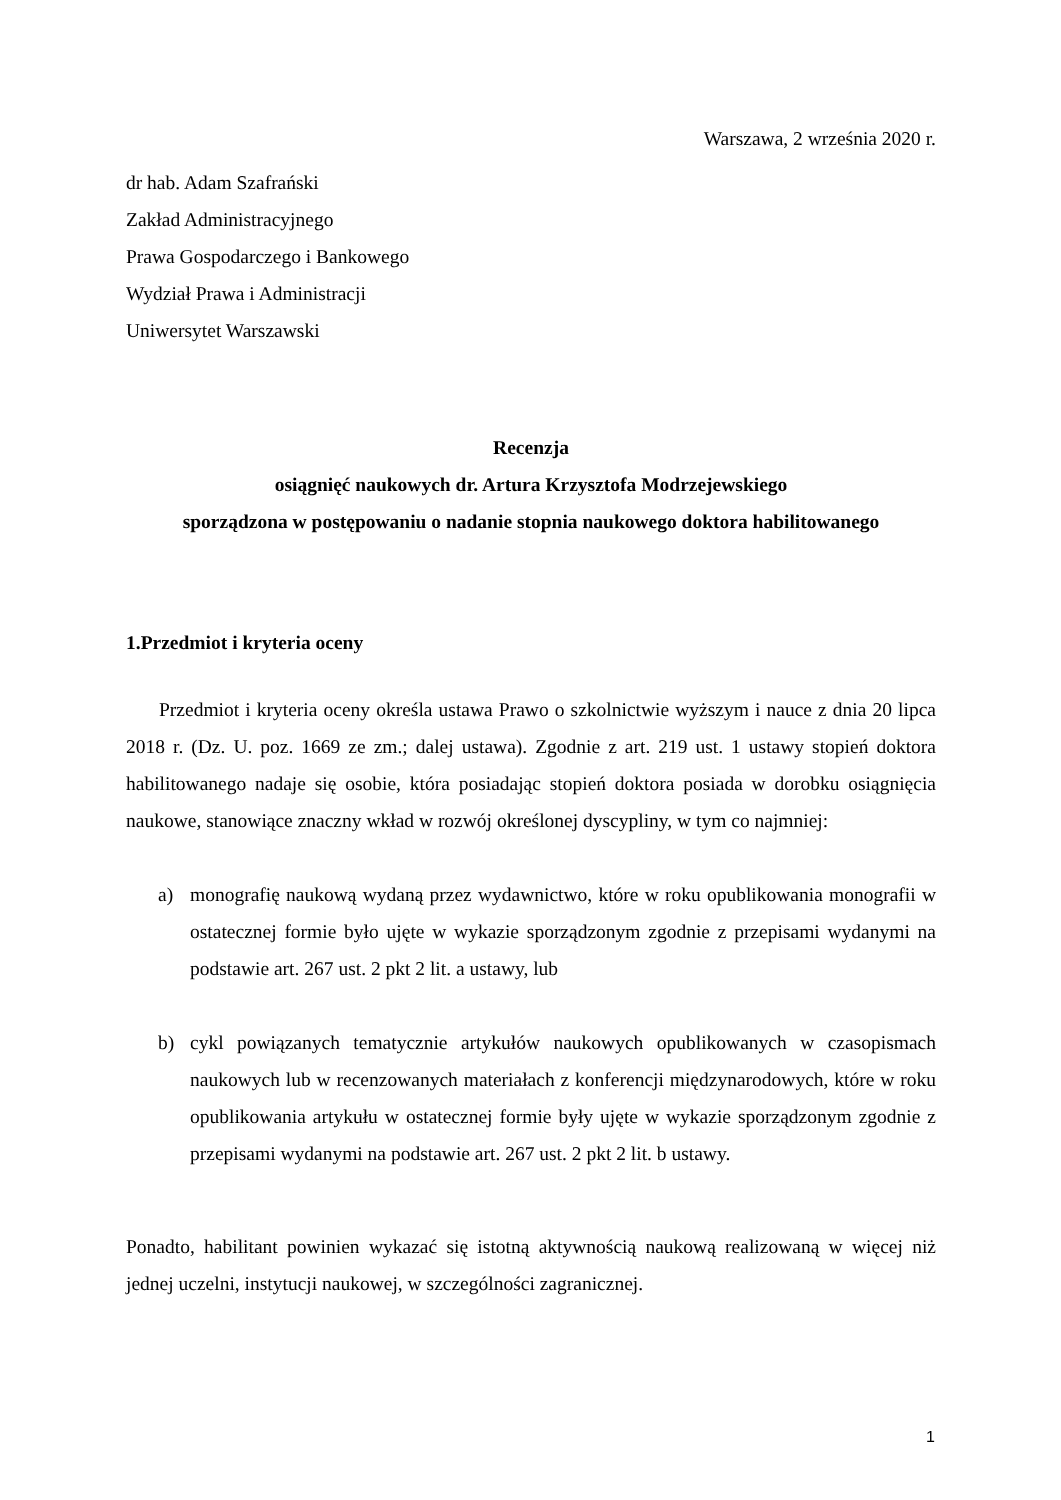Warszawa, 2 września 2020 r.
dr hab. Adam Szafrański
Zakład Administracyjnego
Prawa Gospodarczego i Bankowego
Wydział Prawa i Administracji
Uniwersytet Warszawski
Recenzja
osiągnięć naukowych dr. Artura Krzysztofa Modrzejewskiego
sporządzona w postępowaniu o nadanie stopnia naukowego doktora habilitowanego
1.Przedmiot i kryteria oceny
Przedmiot i kryteria oceny określa ustawa Prawo o szkolnictwie wyższym i nauce z dnia 20 lipca 2018 r. (Dz. U. poz. 1669 ze zm.; dalej ustawa). Zgodnie z art. 219 ust. 1 ustawy stopień doktora habilitowanego nadaje się osobie, która posiadając stopień doktora posiada w dorobku osiągnięcia naukowe, stanowiące znaczny wkład w rozwój określonej dyscypliny, w tym co najmniej:
a) monografię naukową wydaną przez wydawnictwo, które w roku opublikowania monografii w ostatecznej formie było ujęte w wykazie sporządzonym zgodnie z przepisami wydanymi na podstawie art. 267 ust. 2 pkt 2 lit. a ustawy, lub
b) cykl powiązanych tematycznie artykułów naukowych opublikowanych w czasopismach naukowych lub w recenzowanych materiałach z konferencji międzynarodowych, które w roku opublikowania artykułu w ostatecznej formie były ujęte w wykazie sporządzonym zgodnie z przepisami wydanymi na podstawie art. 267 ust. 2 pkt 2 lit. b ustawy.
Ponadto, habilitant powinien wykazać się istotną aktywnością naukową realizowaną w więcej niż jednej uczelni, instytucji naukowej, w szczególności zagranicznej.
1